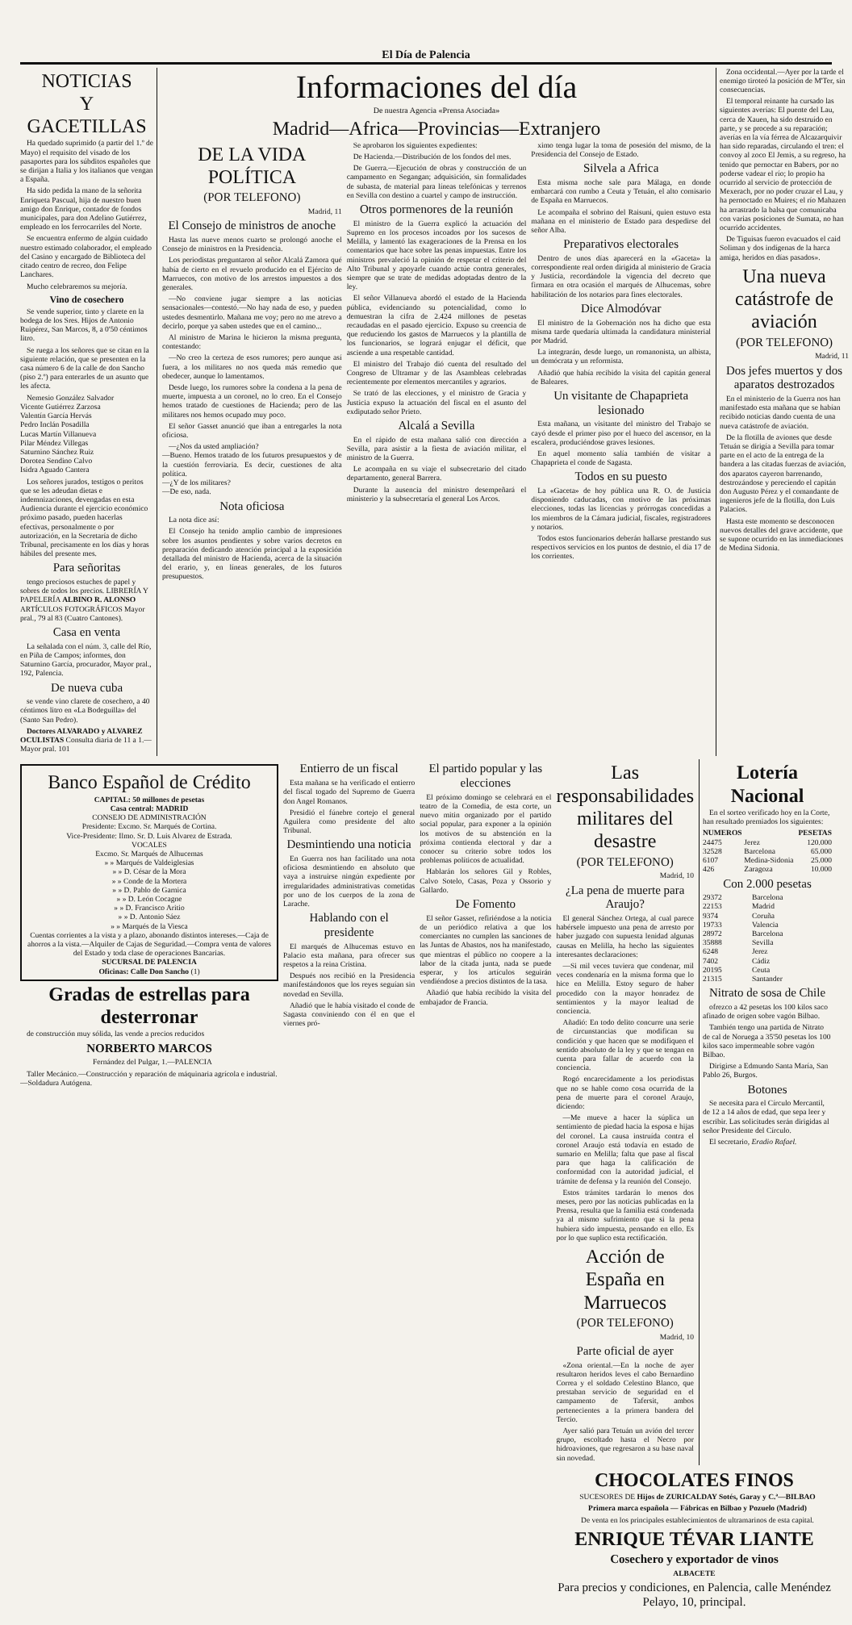El Día de Palencia
NOTICIAS
Y GACETILLAS
Ha quedado suprimido (a partir del 1.º de Mayo) el requisito del visado de los pasaportes para los súbditos españoles que se dirijan a Italia y los italianos que vengan a España.
Ha sido pedida la mano de la señorita Enriqueta Pascual, hija de nuestro buen amigo don Enrique, contador de fondos municipales, para don Adelino Gutiérrez, empleado en los ferrocarriles del Norte.
Se encuentra enfermo de algún cuidado nuestro estimado colaborador, el empleado del Casino y encargado de Biblioteca del citado centro de recreo, don Felipe Lanchares.
Mucho celebraremos su mejoría.
Vino de cosechero
Se vende superior, tinto y clarete en la bodega de los Sres. Hijos de Antonio Ruipérez, San Marcos, 8, a 0'50 céntimos litro.
Se ruega a los señores que se citan en la siguiente relación, que se presenten en la casa número 6 de la calle de don Sancho (piso 2.º) para enterarles de un asunto que les afecta.
Nemesio González Salvador
Vicente Gutiérrez Zarzosa
Valentín García Hervás
Pedro Inclán Posadilla
Lucas Martín Villanueva
Pilar Méndez Villegas
Saturnino Sánchez Ruiz
Dorotea Sendino Calvo
Isidra Aguado Cantera
Los señores jurados, testigos o peritos que se les adeudan dietas e indemnizaciones, devengadas en esta Audiencia durante el ejercicio económico próximo pasado, pueden hacerlas efectivas, personalmente o por autorización, en la Secretaría de dicho Tribunal, precisamente en los días y horas hábiles del presente mes.
Para señoritas
tengo preciosos estuches de papel y sobres de todos los precios. LIBRERÍA Y PAPELERÍA ALBINO R. ALONSO ARTÍCULOS FOTOGRÁFICOS Mayor pral., 79 al 83 (Cuatro Cantones).
Casa en venta
La señalada con el núm. 3, calle del Río, en Piña de Campos; informes, don Saturnino García, procurador, Mayor pral., 192, Palencia.
De nueva cuba
se vende vino clarete de cosechero, a 40 céntimos litro en «La Bodeguilla» del (Santo San Pedro).
Doctores ALVARADO y ALVAREZ OCULISTAS Consulta diaria de 11 a 1.—Mayor pral. 101
Informaciones del día
De nuestra Agencia «Prensa Asociada»
Madrid—Africa—Provincias—Extranjero
DE LA VIDA POLÍTICA
(POR TELEFONO)
Madrid, 11
El Consejo de ministros de anoche
Hasta las nueve menos cuarto se prolongó anoche el Consejo de ministros en la Presidencia.
Los periodistas preguntaron al señor Alcalá Zamora qué había de cierto en el revuelo producido en el Ejército de Marruecos, con motivo de los arrestos impuestos a dos generales.
—No conviene jugar siempre a las noticias sensacionales—contestó.—No hay nada de eso, y pueden ustedes desmentirlo. Mañana me voy; pero no me atrevo a decirlo, porque ya saben ustedes que en el camino...
Al ministro de Marina le hicieron la misma pregunta, contestando:
—No creo la certeza de esos rumores; pero aunque así fuera, a los militares no nos queda más remedio que obedecer, aunque lo lamentamos.
Desde luego, los rumores sobre la condena a la pena de muerte, impuesta a un coronel, no lo creo. En el Consejo hemos tratado de cuestiones de Hacienda; pero de las militares nos hemos ocupado muy poco.
El señor Gasset anunció que iban a entregarles la nota oficiosa.
—¿Nos da usted ampliación?
—Bueno. Hemos tratado de los futuros presupuestos y de la cuestión ferroviaria. Es decir, cuestiones de alta política.
—¿Y de los militares?
—De eso, nada.
Nota oficiosa
La nota dice así:
El Consejo ha tenido amplio cambio de impresiones sobre los asuntos pendientes y sobre varios decretos en preparación dedicando atención principal a la exposición detallada del ministro de Hacienda, acerca de la situación del erario, y, en líneas generales, de los futuros presupuestos.
Se aprobaron los siguientes expedientes:
De Hacienda.—Distribución de los fondos del mes.
De Guerra.—Ejecución de obras y construcción de un campamento en Segangan; adquisición, sin formalidades de subasta, de material para líneas telefónicas y terrenos en Sevilla con destino a cuartel y campo de instrucción.
Otros pormenores de la reunión
El ministro de la Guerra explicó la actuación del Supremo en los procesos incoados por los sucesos de Melilla, y lamentó las exageraciones de la Prensa en los comentarios que hace sobre las penas impuestas. Entre los ministros prevaleció la opinión de respetar el criterio del Alto Tribunal y apoyarle cuando actúe contra generales, siempre que se trate de medidas adoptadas dentro de la ley.
El señor Villanueva abordó el estado de la Hacienda pública, evidenciando su potencialidad, como lo demuestran la cifra de 2.424 millones de pesetas recaudadas en el pasado ejercicio. Expuso su creencia de que reduciendo los gastos de Marruecos y la plantilla de los funcionarios, se logrará enjugar el déficit, que asciende a una respetable cantidad.
El ministro del Trabajo dió cuenta del resultado del Congreso de Ultramar y de las Asambleas celebradas recientemente por elementos mercantiles y agrarios.
Se trató de las elecciones, y el ministro de Gracia y Justicia expuso la actuación del fiscal en el asunto del exdiputado señor Prieto.
Alcalá a Sevilla
En el rápido de esta mañana salió con dirección a Sevilla, para asistir a la fiesta de aviación militar, el ministro de la Guerra.
Le acompaña en su viaje el subsecretario del citado departamento, general Barrera.
Durante la ausencia del ministro desempeñará el ministerio y la subsecretaría el general Los Arcos.
ximo tenga lugar la toma de posesión del mismo, de la Presidencia del Consejo de Estado.
Silvela a Africa
Esta misma noche sale para Málaga, en donde embarcará con rumbo a Ceuta y Tetuán, el alto comisario de España en Marruecos.
Le acompaña el sobrino del Raisuni, quien estuvo esta mañana en el ministerio de Estado para despedirse del señor Alba.
Preparativos electorales
Dentro de unos días aparecerá en la «Gaceta» la correspondiente real orden dirigida al ministerio de Gracia y Justicia, recordándole la vigencia del decreto que firmara en otra ocasión el marqués de Alhucemas, sobre habilitación de los notarios para fines electorales.
Dice Almodóvar
El ministro de la Gobernación nos ha dicho que esta misma tarde quedaría ultimada la candidatura ministerial por Madrid.
La integrarán, desde luego, un romanonista, un albista, un demócrata y un reformista.
Añadió que había recibido la visita del capitán general de Baleares.
Un visitante de Chapaprieta lesionado
Esta mañana, un visitante del ministro del Trabajo se cayó desde el primer piso por el hueco del ascensor, en la escalera, produciéndose graves lesiones.
En aquel momento salía también de visitar a Chapaprieta el conde de Sagasta.
Todos en su puesto
La «Gaceta» de hoy pública una R. O. de Justicia disponiendo caducadas, con motivo de las próximas elecciones, todas las licencias y prórrogas concedidas a los miembros de la Cámara judicial, fiscales, registradores y notarios.
Todos estos funcionarios deberán hallarse prestando sus respectivos servicios en los puntos de destnio, el día 17 de los corrientes.
Zona occidental.—Ayer por la tarde el enemigo tiroteó la posición de M'Ter, sin consecuencias.
El temporal reinante ha cursado las siguientes averías: El puente del Lau, cerca de Xauen, ha sido destruído en parte, y se procede a su reparación; averías en la vía férrea de Alcazarquivir han sido reparadas, circulando el tren: el convoy al zoco El Jemis, a su regreso, ha tenido que pernoctar en Babers, por no poderse vadear el río; lo propio ha ocurrido al servicio de protección de Mexerach, por no poder cruzar el Lau, y ha pernoctado en Muires; el río Mahazen ha arrastrado la balsa que comunicaba con varias posiciones de Sumata, no han ocurrido accidentes.
De Tiguisas fueron evacuados el caid Soliman y dos indígenas de la harca amiga, heridos en días pasados».
Una nueva catástrofe de aviación
(POR TELEFONO)
Madrid, 11
Dos jefes muertos y dos aparatos destrozados
En el ministerio de la Guerra nos han manifestado esta mañana que se habían recibido noticias dando cuenta de una nueva catástrofe de aviación.
De la flotilla de aviones que desde Tetuán se dirigía a Sevilla para tomar parte en el acto de la entrega de la bandera a las citadas fuerzas de aviación, dos aparatos cayeron barrenando, destrozándose y pereciendo el capitán don Augusto Pérez y el comandante de ingenieros jefe de la flotilla, don Luis Palacios.
Hasta este momento se desconocen nuevos detalles del grave accidente, que se supone ocurrido en las inmediaciones de Medina Sidonia.
Banco Español de Crédito
CAPITAL: 50 millones de pesetas
Casa central: MADRID
CONSEJO DE ADMINISTRACIÓN
Presidente: Excmo. Sr. Marqués de Cortina.
Vice-Presidente: Ilmo. Sr. D. Luis Alvarez de Estrada.
VOCALES
Excmo. Sr. Marqués de Alhucemas
» » Marqués de Valdeiglesias
» » D. César de la Mora
» » Conde de la Mortera
» » D. Pablo de Garnica
» » D. León Cocagne
» » D. Francisco Aritio
» » D. Antonio Sáez
» » Marqués de la Viesca
Cuentas corrientes a la vista y a plazo, abonando distintos intereses.—Caja de ahorros a la vista.—Alquiler de Cajas de Seguridad.—Compra venta de valores del Estado y toda clase de operaciones Bancarias.
SUCURSAL DE PALENCIA
Oficinas: Calle Don Sancho (1)
Gradas de estrellas para desterronar
de construcción muy sólida, las vende a precios reducidos
NORBERTO MARCOS
Fernández del Pulgar, 1.—PALENCIA
Taller Mecánico.—Construcción y reparación de máquinaria agrícola e industrial.—Soldadura Autógena.
Entierro de un fiscal
Esta mañana se ha verificado el entierro del fiscal togado del Supremo de Guerra don Angel Romanos.
Presidió el fúnebre cortejo el general Aguilera como presidente del alto Tribunal.
Desmintiendo una noticia
En Guerra nos han facilitado una nota oficiosa desmintiendo en absoluto que vaya a instruirse ningún expediente por irregularidades administrativas cometidas por uno de los cuerpos de la zona de Larache.
Hablando con el presidente
El marqués de Alhucemas estuvo en Palacio esta mañana, para ofrecer sus respetos a la reina Cristina.
Después nos recibió en la Presidencia manifestándonos que los reyes seguían sin novedad en Sevilla.
Añadió que le había visitado el conde de Sagasta conviniendo con él en que el viernes pró-
El partido popular y las elecciones
El próximo domingo se celebrará en el teatro de la Comedia, de esta corte, un nuevo mitin organizado por el partido social popular, para exponer a la opinión los motivos de su abstención en la próxima contienda electoral y dar a conocer su criterio sobre todos los problemas políticos de actualidad.
Hablarán los señores Gil y Robles, Calvo Sotelo, Casas, Poza y Ossorio y Gallardo.
De Fomento
El señor Gasset, refiriéndose a la noticia de un periódico relativa a que los comerciantes no cumplen las sanciones de las Juntas de Abastos, nos ha manifestado, que mientras el público no coopere a la labor de la citada junta, nada se puede esperar, y los artículos seguirán vendiéndose a precios distintos de la tasa.
Añadió que había recibido la visita del embajador de Francia.
Las responsabilidades militares del desastre
(POR TELEFONO)
Madrid, 10
¿La pena de muerte para Araujo?
El general Sánchez Ortega, al cual parece habérsele impuesto una pena de arresto por haber juzgado con supuesta lenidad algunas causas en Melilla, ha hecho las siguientes interesantes declaraciones:
—Si mil veces tuviera que condenar, mil veces condenaría en la misma forma que lo hice en Melilla. Estoy seguro de haber procedido con la mayor honradez de sentimientos y la mayor lealtad de conciencia.
Añadió: En todo delito concurre una serie de circunstancias que modifican su condición y que hacen que se modifiquen el sentido absoluto de la ley y que se tengan en cuenta para fallar de acuerdo con la conciencia.
Rogó encarecidamente a los periodistas que no se hable como cosa ocurrida de la pena de muerte para el coronel Araujo, diciendo:
—Me mueve a hacer la súplica un sentimiento de piedad hacia la esposa e hijas del coronel. La causa instruída contra el coronel Araujo está todavía en estado de sumario en Melilla; falta que pase al fiscal para que haga la calificación de conformidad con la autoridad judicial, el trámite de defensa y la reunión del Consejo.
Estos trámites tardarán lo menos dos meses, pero por las noticias publicadas en la Prensa, resulta que la familia está condenada ya al mismo sufrimiento que si la pena hubiera sido impuesta, pensando en ello. Es por lo que suplico esta rectificación.
Acción de España en Marruecos
(POR TELEFONO)
Madrid, 10
Parte oficial de ayer
«Zona oriental.—En la noche de ayer resultaron heridos leves el cabo Bernardino Correa y el soldado Celestino Blanco, que prestaban servicio de seguridad en el campamento de Tafersit, ambos pertenecientes a la primera bandera del Tercio.
Ayer salió para Tetuán un avión del tercer grupo, escoltado hasta el Necro por hidroaviones, que regresaron a su base naval sin novedad.
Lotería Nacional
En el sorteo verificado hoy en la Corte, han resultado premiados los siguientes:
| NUMEROS | | PESETAS |
| --- | --- | --- |
| 24475 | Jerez | 120.000 |
| 32528 | Barcelona | 65.000 |
| 6107 | Medina-Sidonia | 25.000 |
| 426 | Zaragoza | 10.000 |
Con 2.000 pesetas
| 29372 | Barcelona |
| 22153 | Madrid |
| 9374 | Coruña |
| 19733 | Valencia |
| 28972 | Barcelona |
| 35888 | Sevilla |
| 6248 | Jerez |
| 7402 | Cádiz |
| 20195 | Ceuta |
| 21315 | Santander |
Nitrato de sosa de Chile
ofrezco a 42 pesetas los 100 kilos saco afinado de origen sobre vagón Bilbao.
También tengo una partida de Nitrato de cal de Noruega a 35'50 pesetas los 100 kilos saco impermeable sobre vagón Bilbao.
Dirigirse a Edmundo Santa María, San Pablo 26, Burgos.
Botones
Se necesita para el Círculo Mercantil, de 12 a 14 años de edad, que sepa leer y escribir. Las solicitudes serán dirigidas al señor Presidente del Círculo.
El secretario, Eradio Rafael.
CHOCOLATES FINOS
SUCESORES DE Hijos de ZURICALDAY Sotés, Garay y C.ª—BILBAO
Primera marca española — Fábricas en Bilbao y Pozuelo (Madrid)
De venta en los principales establecimientos de ultramarinos de esta capital.
ENRIQUE TÉVAR LIANTE
Cosechero y exportador de vinos
ALBACETE
Para precios y condiciones, en Palencia, calle Menéndez Pelayo, 10, principal.